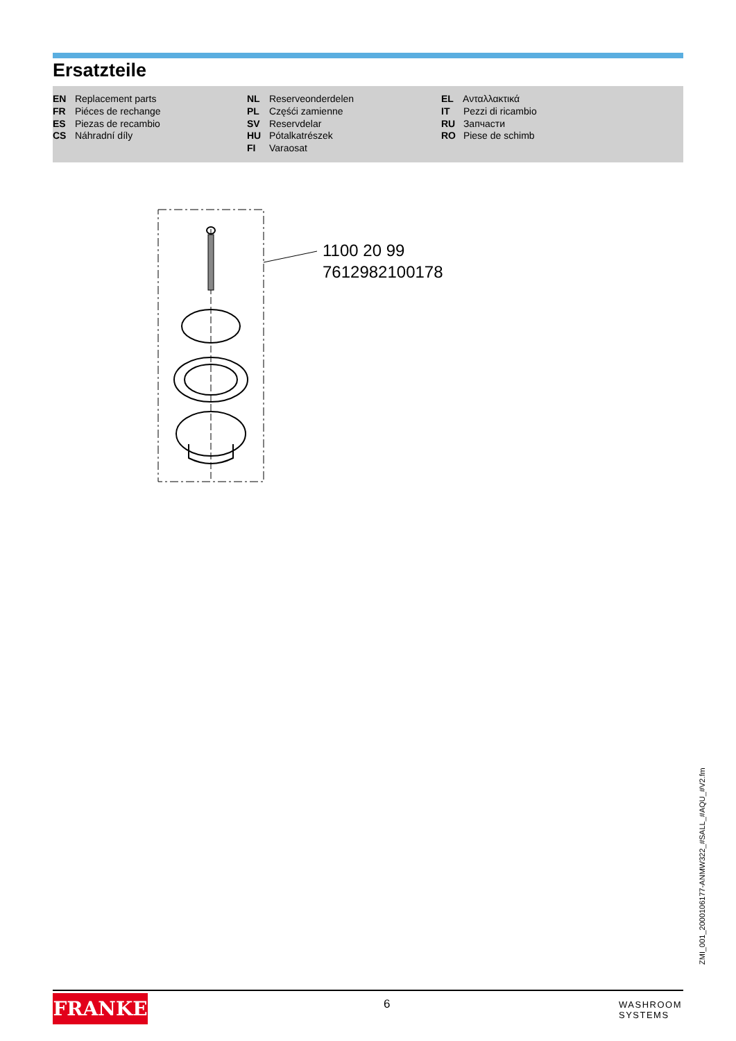Ersatzteile
EN Replacement parts
FR Piéces de rechange
ES Piezas de recambio
CS Náhradní díly
NL Reserveonderdelen
PL Częśći zamienne
SV Reservdelar
HU Pótalkatrészek
FI Varaosat
EL Ανταλλακτικά
IT Pezzi di ricambio
RU Запчасти
RO Piese de schimb
1100 20 99
7612982100178
ZMI_001_2000106177-ANMW322_#SALL_#AQU_#V2.fm
FRANKE 6
WASHROOM
SYSTEMS